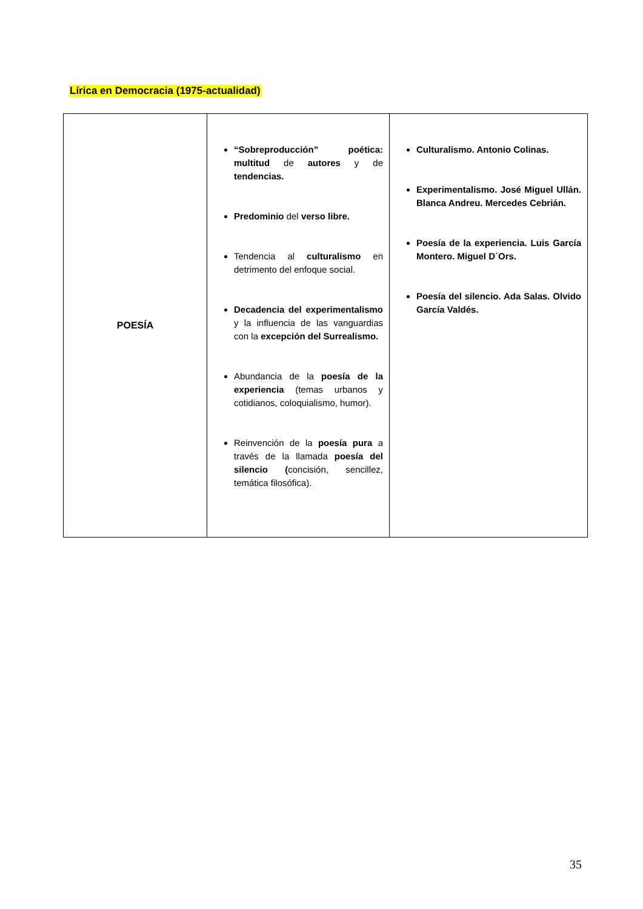Lírica en Democracia (1975-actualidad)
| POESÍA | “Sobreproducción” poética: multitud de autores y de tendencias. Predominio del verso libre. Tendencia al culturalismo en detrimento del enfoque social. Decadencia del experimentalismo y la influencia de las vanguardias con la excepción del Surrealismo. Abundancia de la poesía de la experiencia (temas urbanos y cotidianos, coloquialismo, humor). Reinvención de la poesía pura a través de la llamada poesía del silencio ( concisión, sencillez, temática filosófica). | Culturalismo. Antonio Colinas. Experimentalismo. José Miguel Ullán. Blanca Andreu. Mercedes Cebrián. Poesía de la experiencia. Luis García Montero. Miguel D´Ors. Poesía del silencio. Ada Salas. Olvido García Valdés. |
35